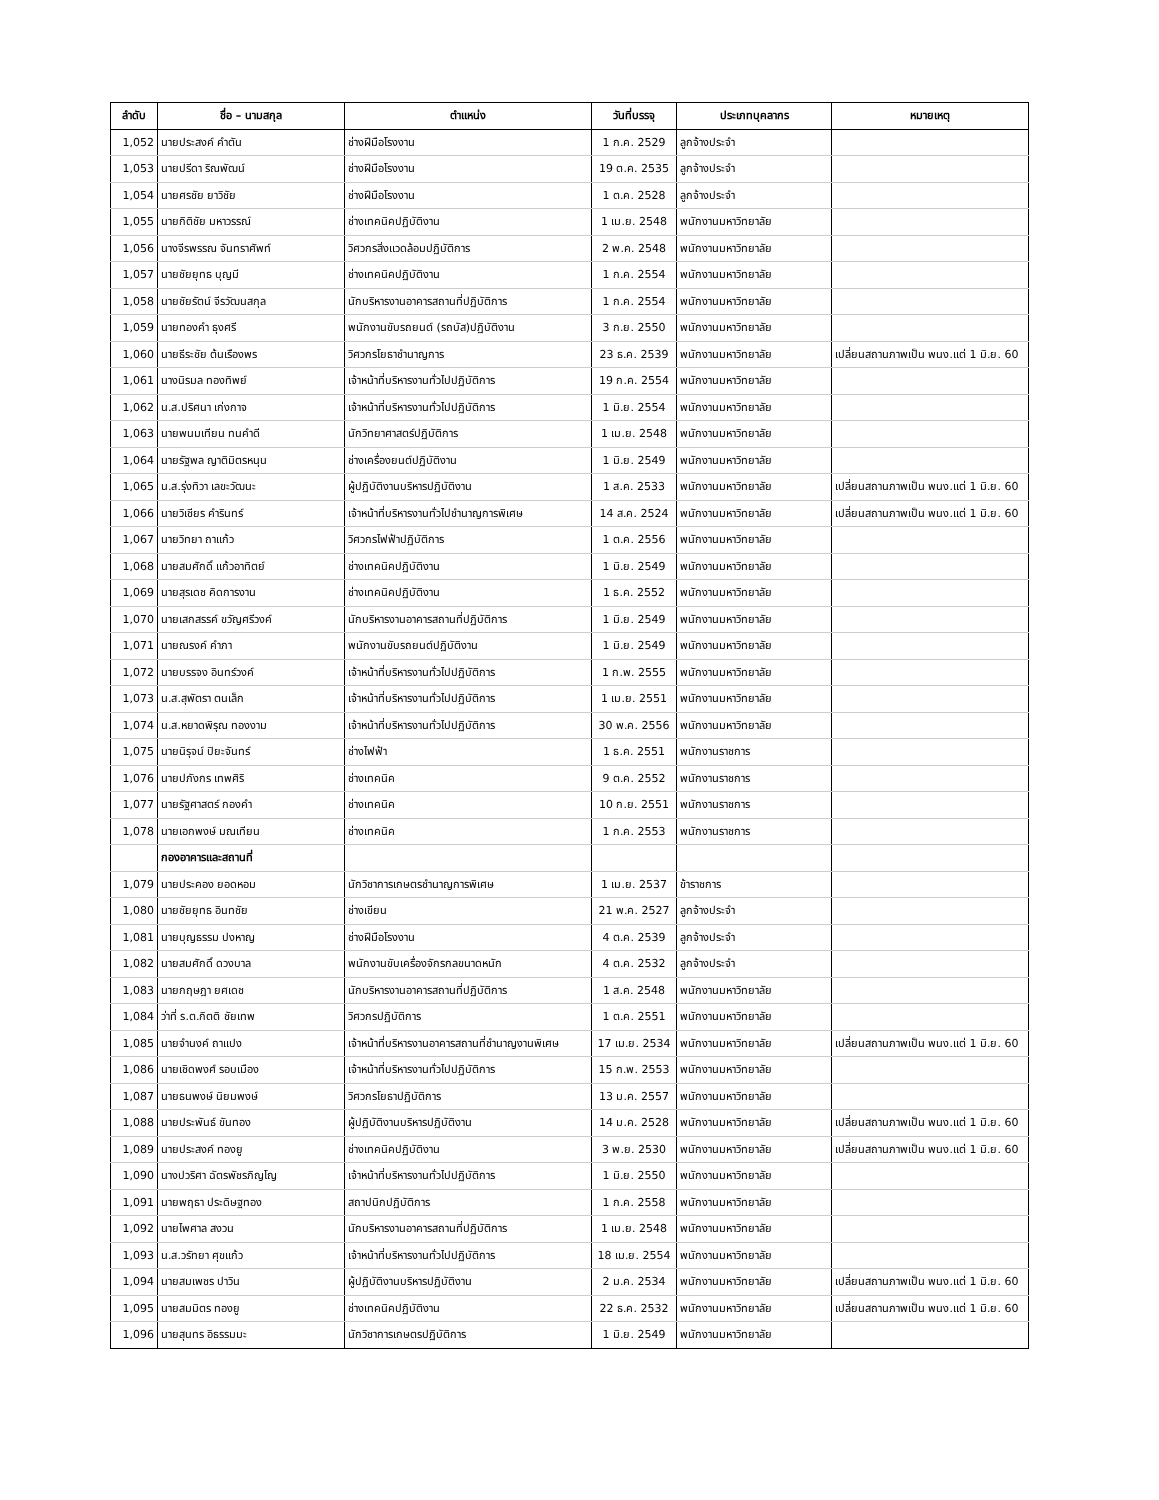| ลำดับ | ชื่อ – นามสกุล | ตำแหน่ง | วันที่บรรจุ | ประเภทบุคลากร | หมายเหตุ |
| --- | --- | --- | --- | --- | --- |
| 1,052 | นายประสงค์ คำตัน | ช่างฝีมือโรงงาน | 1 ก.ค. 2529 | ลูกจ้างประจำ | |
| 1,053 | นายปรีดา ริณพัฒน์ | ช่างฝีมือโรงงาน | 19 ต.ค. 2535 | ลูกจ้างประจำ | |
| 1,054 | นายศรชัย ยาวิชัย | ช่างฝีมือโรงงาน | 1 ต.ค. 2528 | ลูกจ้างประจำ | |
| 1,055 | นายกิติชัย มหาวรรณ์ | ช่างเทคนิคปฏิบัติงาน | 1 เม.ย. 2548 | พนักงานมหาวิทยาลัย | |
| 1,056 | นางจีรพรรณ จันทราศัพท์ | วิศวกรสิ่งแวดล้อมปฏิบัติการ | 2 พ.ค. 2548 | พนักงานมหาวิทยาลัย | |
| 1,057 | นายชัยยุทธ บุญมี | ช่างเทคนิคปฏิบัติงาน | 1 ก.ค. 2554 | พนักงานมหาวิทยาลัย | |
| 1,058 | นายชัยรัตน์ จีรวัฒนสกุล | นักบริหารงานอาคารสถานที่ปฏิบัติการ | 1 ก.ค. 2554 | พนักงานมหาวิทยาลัย | |
| 1,059 | นายทองคำ ธุงศรี | พนักงานขับรถยนต์ (รถบัส)ปฏิบัติงาน | 3 ก.ย. 2550 | พนักงานมหาวิทยาลัย | |
| 1,060 | นายธีระชัย ต้นเรืองพร | วิศวกรโยธาชำนาญการ | 23 ธ.ค. 2539 | พนักงานมหาวิทยาลัย | เปลี่ยนสถานภาพเป็น พนง.แต่ 1 มิ.ย. 60 |
| 1,061 | นางนิรมล ทองทิพย์ | เจ้าหน้าที่บริหารงานทั่วไปปฏิบัติการ | 19 ก.ค. 2554 | พนักงานมหาวิทยาลัย | |
| 1,062 | น.ส.ปริศนา เก่งกาจ | เจ้าหน้าที่บริหารงานทั่วไปปฏิบัติการ | 1 มิ.ย. 2554 | พนักงานมหาวิทยาลัย | |
| 1,063 | นายพนมเทียน ทนคำดี | นักวิทยาศาสตร์ปฏิบัติการ | 1 เม.ย. 2548 | พนักงานมหาวิทยาลัย | |
| 1,064 | นายรัฐพล ญาติมิตรหนุน | ช่างเครื่องยนต์ปฏิบัติงาน | 1 มิ.ย. 2549 | พนักงานมหาวิทยาลัย | |
| 1,065 | น.ส.รุ่งทิวา เลขะวัฒนะ | ผู้ปฏิบัติงานบริหารปฏิบัติงาน | 1 ส.ค. 2533 | พนักงานมหาวิทยาลัย | เปลี่ยนสถานภาพเป็น พนง.แต่ 1 มิ.ย. 60 |
| 1,066 | นายวิเชียร คำรินทร์ | เจ้าหน้าที่บริหารงานทั่วไปชำนาญการพิเศษ | 14 ส.ค. 2524 | พนักงานมหาวิทยาลัย | เปลี่ยนสถานภาพเป็น พนง.แต่ 1 มิ.ย. 60 |
| 1,067 | นายวิทยา ถาแก้ว | วิศวกรไฟฟ้าปฏิบัติการ | 1 ต.ค. 2556 | พนักงานมหาวิทยาลัย | |
| 1,068 | นายสมศักดิ์ แก้วอาทิตย์ | ช่างเทคนิคปฏิบัติงาน | 1 มิ.ย. 2549 | พนักงานมหาวิทยาลัย | |
| 1,069 | นายสุรเดช คิดการงาน | ช่างเทคนิคปฏิบัติงาน | 1 ธ.ค. 2552 | พนักงานมหาวิทยาลัย | |
| 1,070 | นายเสกสรรค์ ขวัญศรีวงค์ | นักบริหารงานอาคารสถานที่ปฏิบัติการ | 1 มิ.ย. 2549 | พนักงานมหาวิทยาลัย | |
| 1,071 | นายณรงค์ คำภา | พนักงานขับรถยนต์ปฏิบัติงาน | 1 มิ.ย. 2549 | พนักงานมหาวิทยาลัย | |
| 1,072 | นายบรรจง อินทร์วงค์ | เจ้าหน้าที่บริหารงานทั่วไปปฏิบัติการ | 1 ก.พ. 2555 | พนักงานมหาวิทยาลัย | |
| 1,073 | น.ส.สุพัตรา ตนเล็ก | เจ้าหน้าที่บริหารงานทั่วไปปฏิบัติการ | 1 เม.ย. 2551 | พนักงานมหาวิทยาลัย | |
| 1,074 | น.ส.หยาดพิรุณ ทองงาม | เจ้าหน้าที่บริหารงานทั่วไปปฏิบัติการ | 30 พ.ค. 2556 | พนักงานมหาวิทยาลัย | |
| 1,075 | นายนิรุจน์ ปิยะจันทร์ | ช่างไฟฟ้า | 1 ธ.ค. 2551 | พนักงานราชการ | |
| 1,076 | นายปภังกร เทพศิริ | ช่างเทคนิค | 9 ต.ค. 2552 | พนักงานราชการ | |
| 1,077 | นายรัฐศาสตร์ กองคำ | ช่างเทคนิค | 10 ก.ย. 2551 | พนักงานราชการ | |
| 1,078 | นายเอกพงษ์ มณเทียน | ช่างเทคนิค | 1 ก.ค. 2553 | พนักงานราชการ | |
| | กองอาคารและสถานที่ | | | | |
| 1,079 | นายประคอง ยอดหอม | นักวิชาการเกษตรชำนาญการพิเศษ | 1 เม.ย. 2537 | ข้าราชการ | |
| 1,080 | นายชัยยุทธ อินทชัย | ช่างเขียน | 21 พ.ค. 2527 | ลูกจ้างประจำ | |
| 1,081 | นายบุญธรรม ปงหาญ | ช่างฝีมือโรงงาน | 4 ต.ค. 2539 | ลูกจ้างประจำ | |
| 1,082 | นายสมศักดิ์ ดวงบาล | พนักงานขับเครื่องจักรกลขนาดหนัก | 4 ต.ค. 2532 | ลูกจ้างประจำ | |
| 1,083 | นายกฤษฎา ยศเดช | นักบริหารงานอาคารสถานที่ปฏิบัติการ | 1 ส.ค. 2548 | พนักงานมหาวิทยาลัย | |
| 1,084 | ว่าที่ ร.ต.กิตติ ชัยเทพ | วิศวกรปฏิบัติการ | 1 ต.ค. 2551 | พนักงานมหาวิทยาลัย | |
| 1,085 | นายจำนงค์ ถาแปง | เจ้าหน้าที่บริหารงานอาคารสถานที่ชำนาญงานพิเศษ | 17 เม.ย. 2534 | พนักงานมหาวิทยาลัย | เปลี่ยนสถานภาพเป็น พนง.แต่ 1 มิ.ย. 60 |
| 1,086 | นายเชิดพงศ์ รอบเมือง | เจ้าหน้าที่บริหารงานทั่วไปปฏิบัติการ | 15 ก.พ. 2553 | พนักงานมหาวิทยาลัย | |
| 1,087 | นายธนพงษ์ นิยมพงษ์ | วิศวกรโยธาปฏิบัติการ | 13 ม.ค. 2557 | พนักงานมหาวิทยาลัย | |
| 1,088 | นายประพันธ์ ขันทอง | ผู้ปฏิบัติงานบริหารปฏิบัติงาน | 14 ม.ค. 2528 | พนักงานมหาวิทยาลัย | เปลี่ยนสถานภาพเป็น พนง.แต่ 1 มิ.ย. 60 |
| 1,089 | นายประสงค์ ทองยู | ช่างเทคนิคปฏิบัติงาน | 3 พ.ย. 2530 | พนักงานมหาวิทยาลัย | เปลี่ยนสถานภาพเป็น พนง.แต่ 1 มิ.ย. 60 |
| 1,090 | นางปวริศา ฉัตรพัชรภิญโญ | เจ้าหน้าที่บริหารงานทั่วไปปฏิบัติการ | 1 มิ.ย. 2550 | พนักงานมหาวิทยาลัย | |
| 1,091 | นายพฤธา ประดิษฐทอง | สถาปนิกปฏิบัติการ | 1 ก.ค. 2558 | พนักงานมหาวิทยาลัย | |
| 1,092 | นายไพศาล สงวน | นักบริหารงานอาคารสถานที่ปฏิบัติการ | 1 เม.ย. 2548 | พนักงานมหาวิทยาลัย | |
| 1,093 | น.ส.วรัทยา ศุขแก้ว | เจ้าหน้าที่บริหารงานทั่วไปปฏิบัติการ | 18 เม.ย. 2554 | พนักงานมหาวิทยาลัย | |
| 1,094 | นายสมเพชร ปาวิน | ผู้ปฏิบัติงานบริหารปฏิบัติงาน | 2 ม.ค. 2534 | พนักงานมหาวิทยาลัย | เปลี่ยนสถานภาพเป็น พนง.แต่ 1 มิ.ย. 60 |
| 1,095 | นายสมมิตร ทองยู | ช่างเทคนิคปฏิบัติงาน | 22 ธ.ค. 2532 | พนักงานมหาวิทยาลัย | เปลี่ยนสถานภาพเป็น พนง.แต่ 1 มิ.ย. 60 |
| 1,096 | นายสุนทร อิธรรมมะ | นักวิชาการเกษตรปฏิบัติการ | 1 มิ.ย. 2549 | พนักงานมหาวิทยาลัย | |